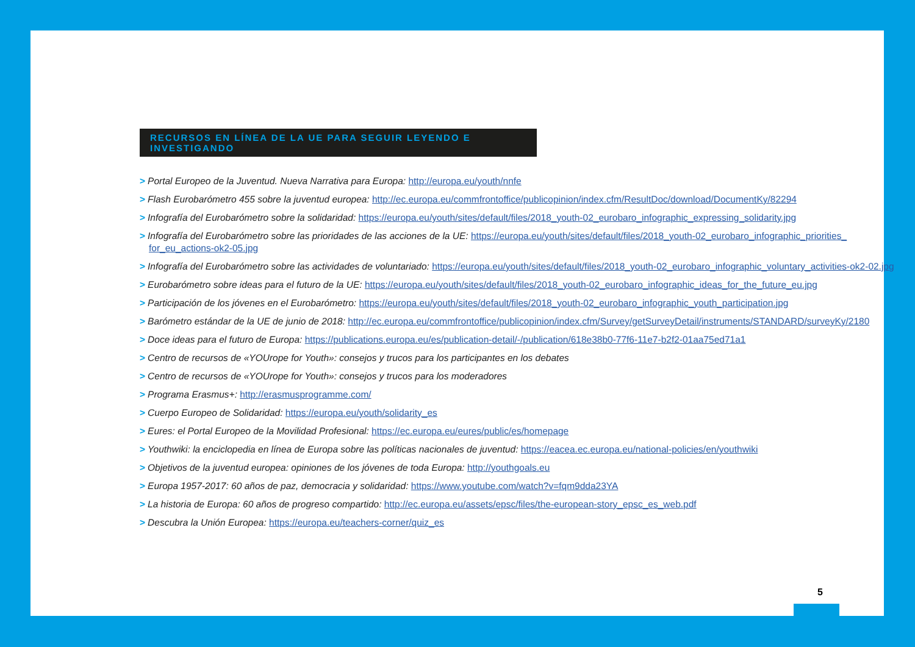RECURSOS EN LÍNEA DE LA UE PARA SEGUIR LEYENDO E INVESTIGANDO
> Portal Europeo de la Juventud. Nueva Narrativa para Europa: http://europa.eu/youth/nnfe
> Flash Eurobarómetro 455 sobre la juventud europea: http://ec.europa.eu/commfrontoffice/publicopinion/index.cfm/ResultDoc/download/DocumentKy/82294
> Infografía del Eurobarómetro sobre la solidaridad: https://europa.eu/youth/sites/default/files/2018_youth-02_eurobaro_infographic_expressing_solidarity.jpg
> Infografía del Eurobarómetro sobre las prioridades de las acciones de la UE: https://europa.eu/youth/sites/default/files/2018_youth-02_eurobaro_infographic_priorities_ for_eu_actions-ok2-05.jpg
> Infografía del Eurobarómetro sobre las actividades de voluntariado: https://europa.eu/youth/sites/default/files/2018_youth-02_eurobaro_infographic_voluntary_activities-ok2-02.jpg
> Eurobarómetro sobre ideas para el futuro de la UE: https://europa.eu/youth/sites/default/files/2018_youth-02_eurobaro_infographic_ideas_for_the_future_eu.jpg
> Participación de los jóvenes en el Eurobarómetro: https://europa.eu/youth/sites/default/files/2018_youth-02_eurobaro_infographic_youth_participation.jpg
> Barómetro estándar de la UE de junio de 2018: http://ec.europa.eu/commfrontoffice/publicopinion/index.cfm/Survey/getSurveyDetail/instruments/STANDARD/surveyKy/2180
> Doce ideas para el futuro de Europa: https://publications.europa.eu/es/publication-detail/-/publication/618e38b0-77f6-11e7-b2f2-01aa75ed71a1
> Centro de recursos de «YOUrope for Youth»: consejos y trucos para los participantes en los debates
> Centro de recursos de «YOUrope for Youth»: consejos y trucos para los moderadores
> Programa Erasmus+: http://erasmusprogramme.com/
> Cuerpo Europeo de Solidaridad: https://europa.eu/youth/solidarity_es
> Eures: el Portal Europeo de la Movilidad Profesional: https://ec.europa.eu/eures/public/es/homepage
> Youthwiki: la enciclopedia en línea de Europa sobre las políticas nacionales de juventud: https://eacea.ec.europa.eu/national-policies/en/youthwiki
> Objetivos de la juventud europea: opiniones de los jóvenes de toda Europa: http://youthgoals.eu
> Europa 1957-2017: 60 años de paz, democracia y solidaridad: https://www.youtube.com/watch?v=fqm9dda23YA
> La historia de Europa: 60 años de progreso compartido: http://ec.europa.eu/assets/epsc/files/the-european-story_epsc_es_web.pdf
> Descubra la Unión Europea: https://europa.eu/teachers-corner/quiz_es
5